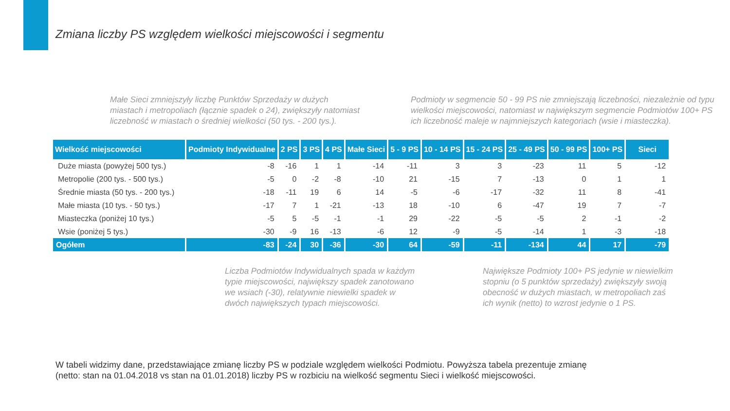Zmiana liczby PS względem wielkości miejscowości i segmentu
Małe Sieci zmniejszyły liczbę Punktów Sprzedaży w dużych miastach i metropoliach (łącznie spadek o 24), zwiększyły natomiast liczebność w miastach o średniej wielkości (50 tys. - 200 tys.).
Podmioty w segmencie 50 - 99 PS nie zmniejszają liczebności, niezależnie od typu wielkości miejscowości, natomiast w największym segmencie Podmiotów 100+ PS ich liczebność maleje w najmniejszych kategoriach (wsie i miasteczka).
| Wielkość miejscowości | Podmioty Indywidualne | 2 PS | 3 PS | 4 PS | Małe Sieci | 5 - 9 PS | 10 - 14 PS | 15 - 24 PS | 25 - 49 PS | 50 - 99 PS | 100+ PS | Sieci |
| --- | --- | --- | --- | --- | --- | --- | --- | --- | --- | --- | --- | --- |
| Duże miasta (powyżej 500 tys.) | -8 | -16 | 1 | 1 | -14 | -11 | 3 | 3 | -23 | 11 | 5 | -12 |
| Metropolie (200 tys. - 500 tys.) | -5 | 0 | -2 | -8 | -10 | 21 | -15 | 7 | -13 | 0 | 1 | 1 |
| Średnie miasta (50 tys. - 200 tys.) | -18 | -11 | 19 | 6 | 14 | -5 | -6 | -17 | -32 | 11 | 8 | -41 |
| Małe miasta (10 tys. - 50 tys.) | -17 | 7 | 1 | -21 | -13 | 18 | -10 | 6 | -47 | 19 | 7 | -7 |
| Miasteczka (poniżej 10 tys.) | -5 | 5 | -5 | -1 | -1 | 29 | -22 | -5 | -5 | 2 | -1 | -2 |
| Wsie (poniżej 5 tys.) | -30 | -9 | 16 | -13 | -6 | 12 | -9 | -5 | -14 | 1 | -3 | -18 |
| Ogółem | -83 | -24 | 30 | -36 | -30 | 64 | -59 | -11 | -134 | 44 | 17 | -79 |
Liczba Podmiotów Indywidualnych spada w każdym typie miejscowości, największy spadek zanotowano we wsiach (-30), relatywnie niewielki spadek w dwóch największych typach miejscowości.
Największe Podmioty 100+ PS jedynie w niewielkim stopniu (o 5 punktów sprzedaży) zwiększyły swoją obecność w dużych miastach, w metropoliach zaś ich wynik (netto) to wzrost jedynie o 1 PS.
W tabeli widzimy dane, przedstawiające zmianę liczby PS w podziale względem wielkości Podmiotu. Powyższa tabela prezentuje zmianę
(netto: stan na 01.04.2018 vs stan na 01.01.2018) liczby PS w rozbiciu na wielkość segmentu Sieci i wielkość miejscowości.